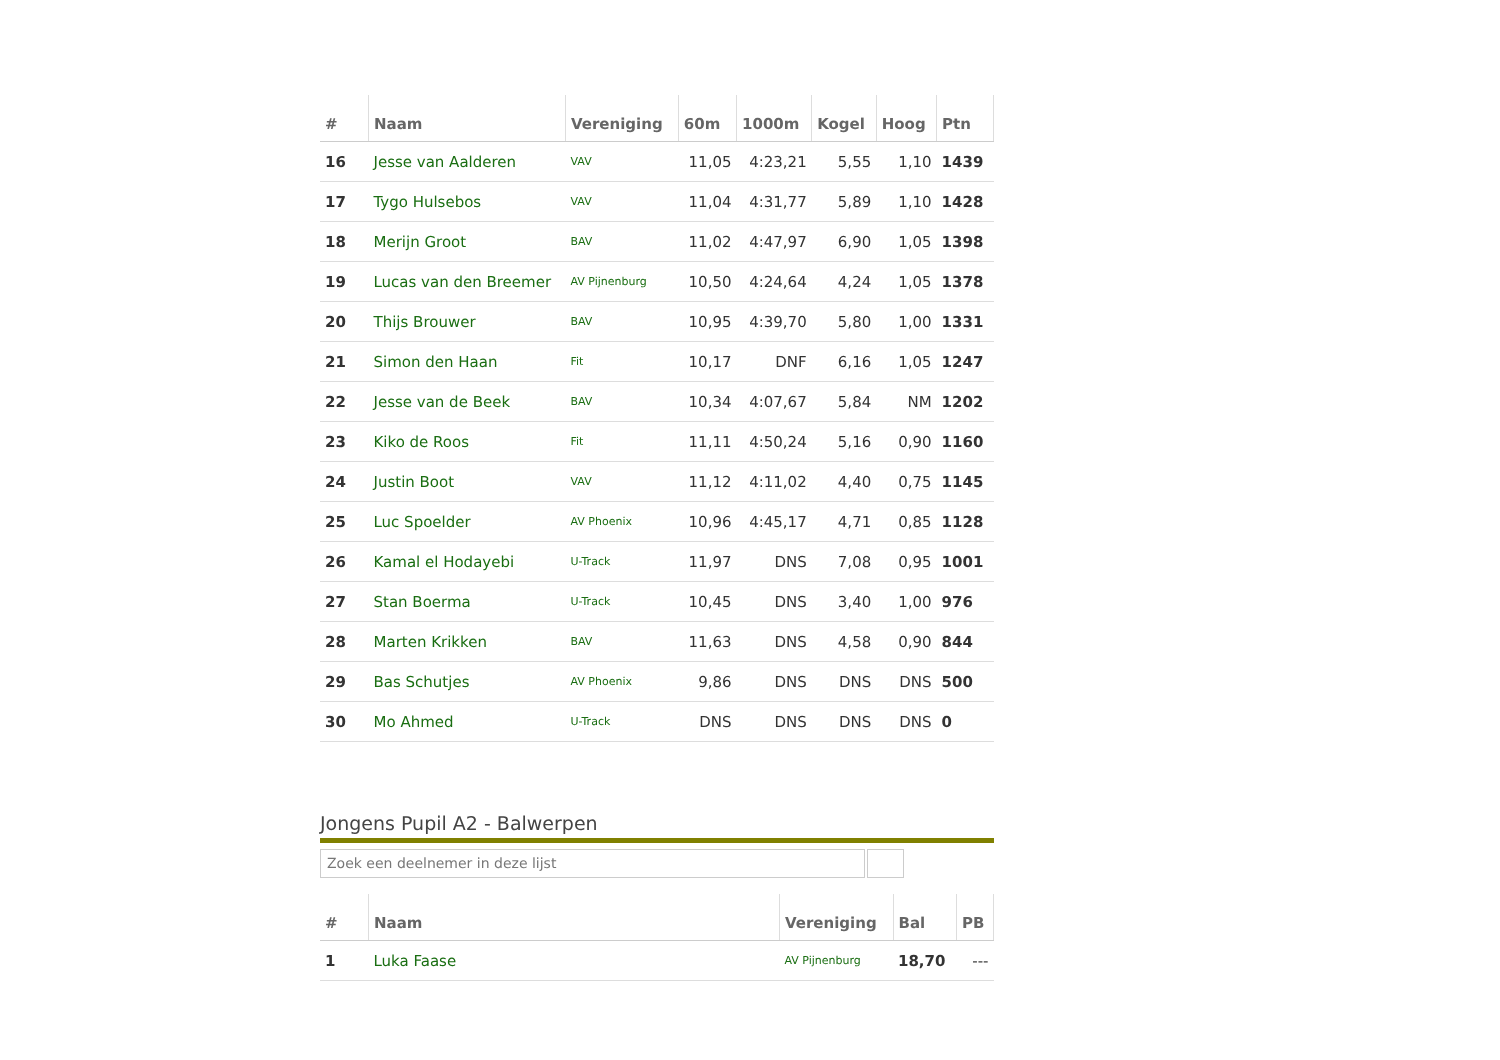| # | Naam | Vereniging | 60m | 1000m | Kogel | Hoog | Ptn |
| --- | --- | --- | --- | --- | --- | --- | --- |
| 16 | Jesse van Aalderen | VAV | 11,05 | 4:23,21 | 5,55 | 1,10 | 1439 |
| 17 | Tygo Hulsebos | VAV | 11,04 | 4:31,77 | 5,89 | 1,10 | 1428 |
| 18 | Merijn Groot | BAV | 11,02 | 4:47,97 | 6,90 | 1,05 | 1398 |
| 19 | Lucas van den Breemer | AV Pijnenburg | 10,50 | 4:24,64 | 4,24 | 1,05 | 1378 |
| 20 | Thijs Brouwer | BAV | 10,95 | 4:39,70 | 5,80 | 1,00 | 1331 |
| 21 | Simon den Haan | Fit | 10,17 | DNF | 6,16 | 1,05 | 1247 |
| 22 | Jesse van de Beek | BAV | 10,34 | 4:07,67 | 5,84 | NM | 1202 |
| 23 | Kiko de Roos | Fit | 11,11 | 4:50,24 | 5,16 | 0,90 | 1160 |
| 24 | Justin Boot | VAV | 11,12 | 4:11,02 | 4,40 | 0,75 | 1145 |
| 25 | Luc Spoelder | AV Phoenix | 10,96 | 4:45,17 | 4,71 | 0,85 | 1128 |
| 26 | Kamal el Hodayebi | U-Track | 11,97 | DNS | 7,08 | 0,95 | 1001 |
| 27 | Stan Boerma | U-Track | 10,45 | DNS | 3,40 | 1,00 | 976 |
| 28 | Marten Krikken | BAV | 11,63 | DNS | 4,58 | 0,90 | 844 |
| 29 | Bas Schutjes | AV Phoenix | 9,86 | DNS | DNS | DNS | 500 |
| 30 | Mo Ahmed | U-Track | DNS | DNS | DNS | DNS | 0 |
Jongens Pupil A2 - Balwerpen
Zoek een deelnemer in deze lijst
| # | Naam | Vereniging | Bal | PB |
| --- | --- | --- | --- | --- |
| 1 | Luka Faase | AV Pijnenburg | 18,70 | --- |